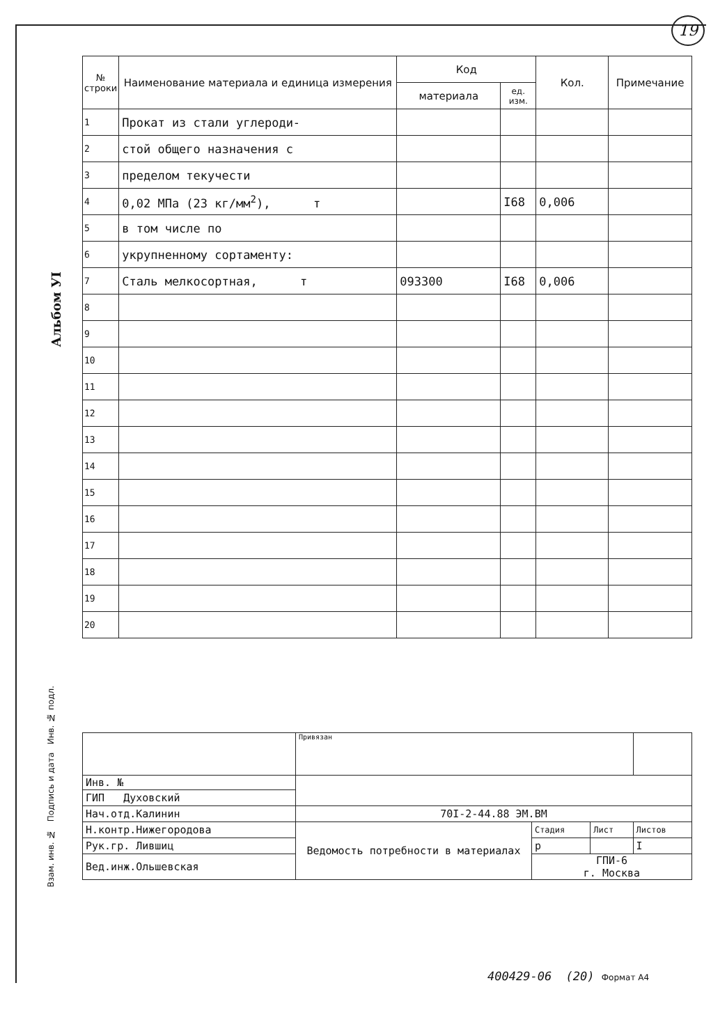19
Альбом УI
| № строки | Наименование материала и единица измерения | Код | | Кол. | Примечание |
| --- | --- | --- | --- | --- | --- |
| | | материала | ед. изм. | | |
| 1 | Прокат из стали углероди- | | | | |
| 2 | стой общего назначения с | | | | |
| 3 | пределом текучести | | | | |
| 4 | 0,02 МПа (23 кг/мм<sup>2</sup>), т | | I68 | 0,006 | |
| 5 | в том числе по | | | | |
| 6 | укрупненному сортаменту: | | | | |
| 7 | Сталь мелкосортная, т | 093300 | I68 | 0,006 | |
| 8 | | | | | |
| 9 | | | | | |
| 10 | | | | | |
| 11 | | | | | |
| 12 | | | | | |
| 13 | | | | | |
| 14 | | | | | |
| 15 | | | | | |
| 16 | | | | | |
| 17 | | | | | |
| 18 | | | | | |
| 19 | | | | | |
| 20 | | | | | |
Взам. инв. № Подпись и дата Инв. № подл.
| | Привязан | | | |
| Инв. № | | | | |
| ГИП Духовский | | | | |
| Нач.отд.Калинин | 70I-2-44.88 ЭМ.ВМ | | | |
| Н.контр.Нижегородова | Ведомость потребности в материалах | Стадия | Лист | Листов |
| Рук.гр. Лившиц | | р | | I |
| Вед.инж.Ольшевская | | ГПИ-6 г. Москва | | |
400429-06 (20) Формат А4